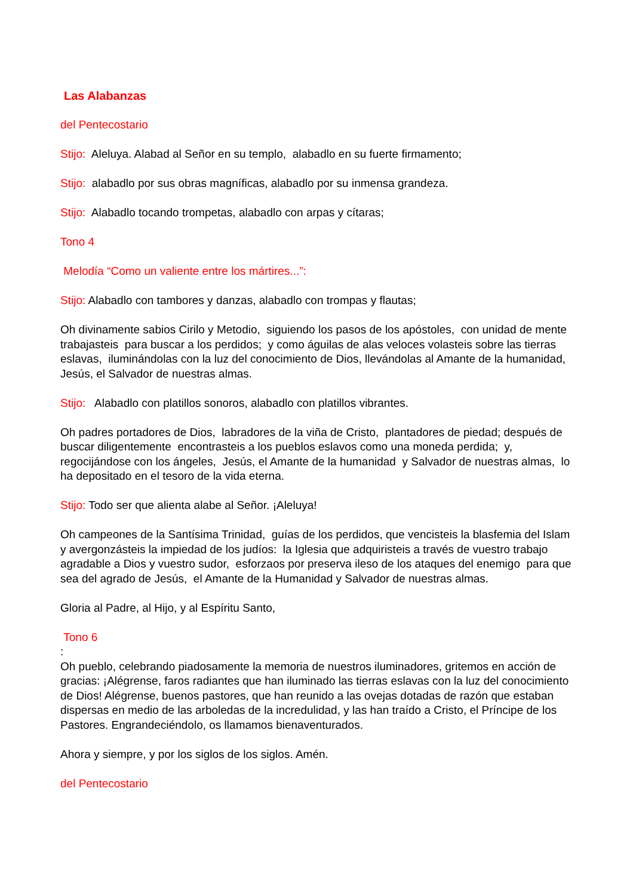Las Alabanzas
del Pentecostario
Stijo: Aleluya. Alabad al Señor en su templo, alabadlo en su fuerte firmamento;
Stijo: alabadlo por sus obras magníficas, alabadlo por su inmensa grandeza.
Stijo: Alabadlo tocando trompetas, alabadlo con arpas y cítaras;
Tono 4
Melodía “Como un valiente entre los mártires...”:
Stijo: Alabadlo con tambores y danzas, alabadlo con trompas y flautas;
Oh divinamente sabios Cirilo y Metodio, siguiendo los pasos de los apóstoles, con unidad de mente trabajasteis para buscar a los perdidos; y como águilas de alas veloces volasteis sobre las tierras eslavas, iluminándolas con la luz del conocimiento de Dios, llevándolas al Amante de la humanidad, Jesús, el Salvador de nuestras almas.
Stijo: Alabadlo con platillos sonoros, alabadlo con platillos vibrantes.
Oh padres portadores de Dios, labradores de la viña de Cristo, plantadores de piedad; después de buscar diligentemente encontrasteis a los pueblos eslavos como una moneda perdida; y, regocijándose con los ángeles, Jesús, el Amante de la humanidad y Salvador de nuestras almas, lo ha depositado en el tesoro de la vida eterna.
Stijo: Todo ser que alienta alabe al Señor. ¡Aleluya!
Oh campeones de la Santísima Trinidad, guías de los perdidos, que vencisteis la blasfemia del Islam y avergonzásteis la impiedad de los judíos: la Iglesia que adquiristeis a través de vuestro trabajo agradable a Dios y vuestro sudor, esforzaos por preserva ileso de los ataques del enemigo para que sea del agrado de Jesús, el Amante de la Humanidad y Salvador de nuestras almas.
Gloria al Padre, al Hijo, y al Espíritu Santo,
Tono 6
:
Oh pueblo, celebrando piadosamente la memoria de nuestros iluminadores, gritemos en acción de gracias: ¡Alégrense, faros radiantes que han iluminado las tierras eslavas con la luz del conocimiento de Dios! Alégrense, buenos pastores, que han reunido a las ovejas dotadas de razón que estaban dispersas en medio de las arboledas de la incredulidad, y las han traído a Cristo, el Príncipe de los Pastores. Engrandeciéndolo, os llamamos bienaventurados.
Ahora y siempre, y por los siglos de los siglos. Amén.
del Pentecostario